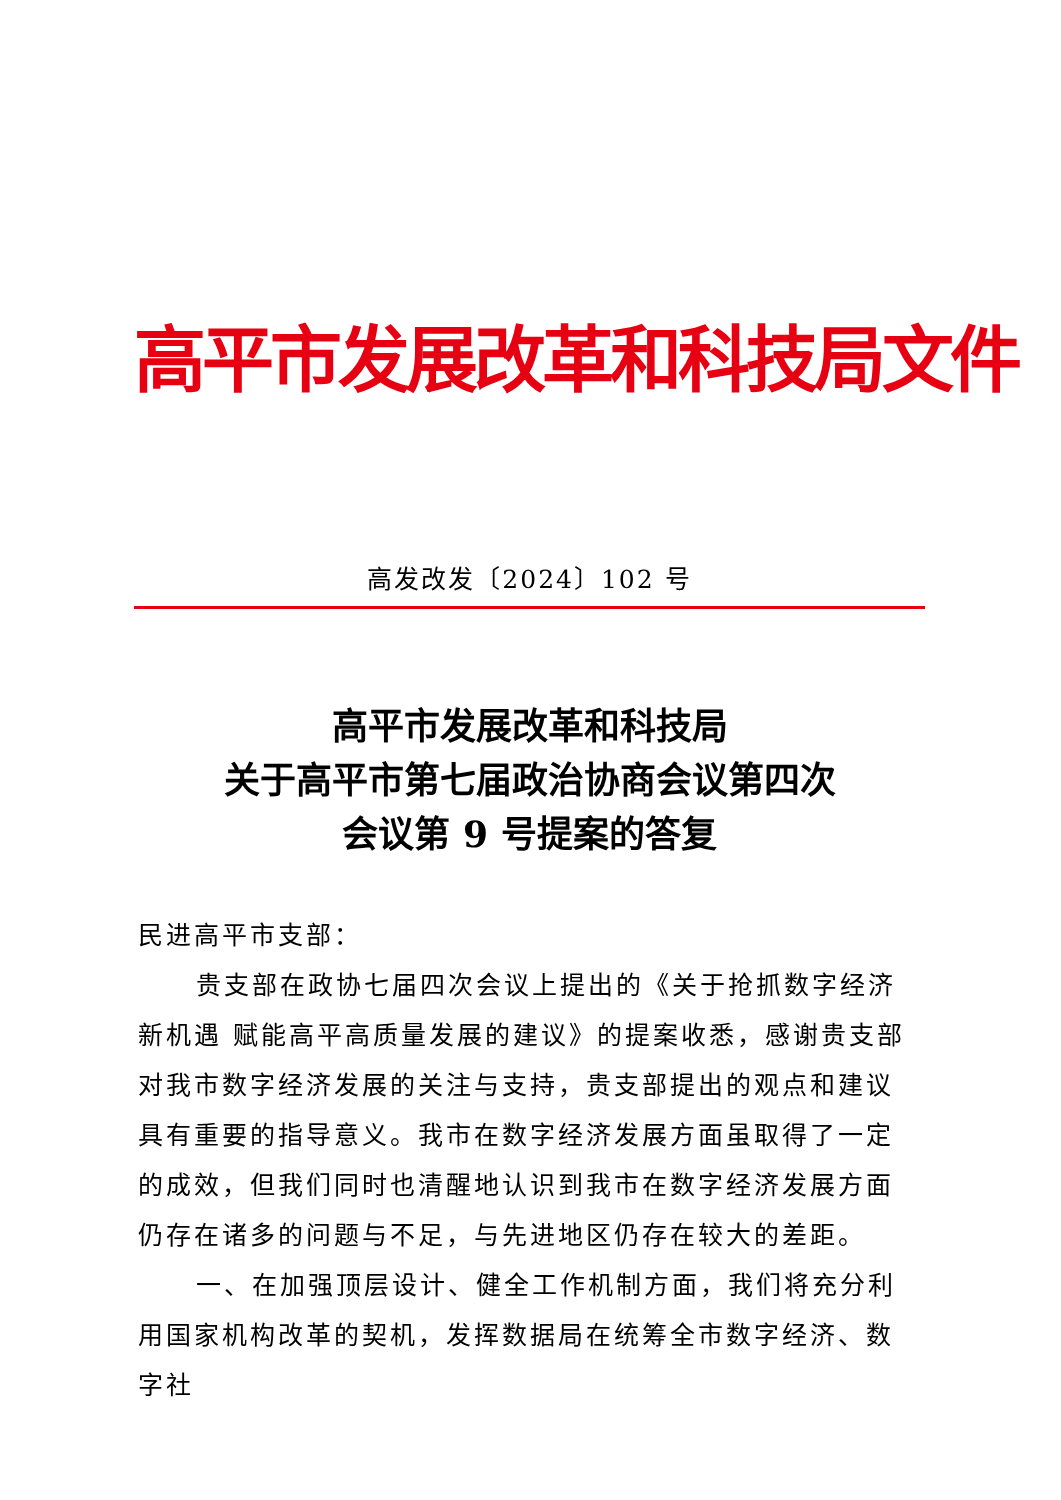高平市发展改革和科技局文件
高发改发〔2024〕102 号
高平市发展改革和科技局
关于高平市第七届政治协商会议第四次
会议第 9 号提案的答复
民进高平市支部：
贵支部在政协七届四次会议上提出的《关于抢抓数字经济新机遇 赋能高平高质量发展的建议》的提案收悉，感谢贵支部对我市数字经济发展的关注与支持，贵支部提出的观点和建议具有重要的指导意义。我市在数字经济发展方面虽取得了一定的成效，但我们同时也清醒地认识到我市在数字经济发展方面仍存在诸多的问题与不足，与先进地区仍存在较大的差距。
一、在加强顶层设计、健全工作机制方面，我们将充分利用国家机构改革的契机，发挥数据局在统筹全市数字经济、数字社